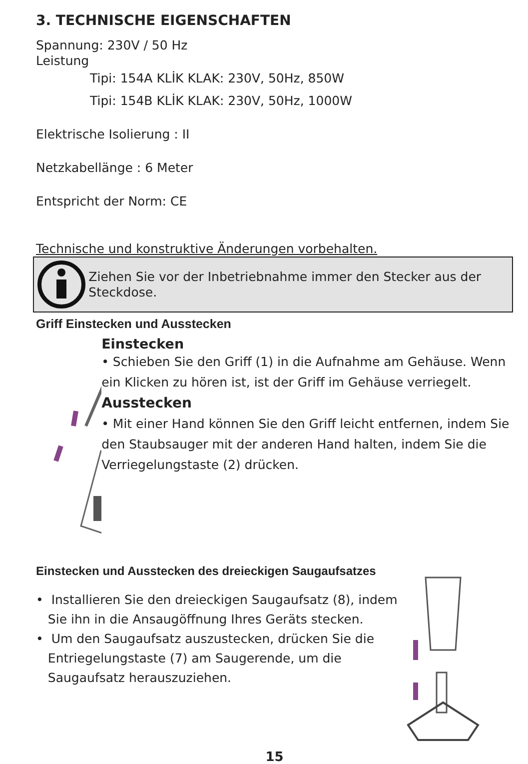3. TECHNISCHE EIGENSCHAFTEN
Spannung: 230V / 50 Hz
Leistung
Tipi: 154A KLİK KLAK: 230V, 50Hz, 850W
Tipi: 154B KLİK KLAK: 230V, 50Hz, 1000W
Elektrische Isolierung : II
Netzkabellänge : 6 Meter
Entspricht der Norm: CE
Technische und konstruktive Änderungen vorbehalten.
Ziehen Sie vor der Inbetriebnahme immer den Stecker aus der Steckdose.
Griff Einstecken und Ausstecken
Einstecken
• Schieben Sie den Griff (1) in die Aufnahme am Gehäuse. Wenn ein Klicken zu hören ist, ist der Griff im Gehäuse verriegelt. Ausstecken
• Mit einer Hand können Sie den Griff leicht entfernen, indem Sie den Staubsauger mit der anderen Hand halten, indem Sie die Verriegelungstaste (2) drücken.
Einstecken und Ausstecken des dreieckigen Saugaufsatzes
• Installieren Sie den dreieckigen Saugaufsatz (8), indem
Sie ihn in die Ansaugöffnung Ihres Geräts stecken.
• Um den Saugaufsatz auszustecken, drücken Sie die
Entriegelungstaste (7) am Saugerende, um die
Saugaufsatz herauszuziehen.
15